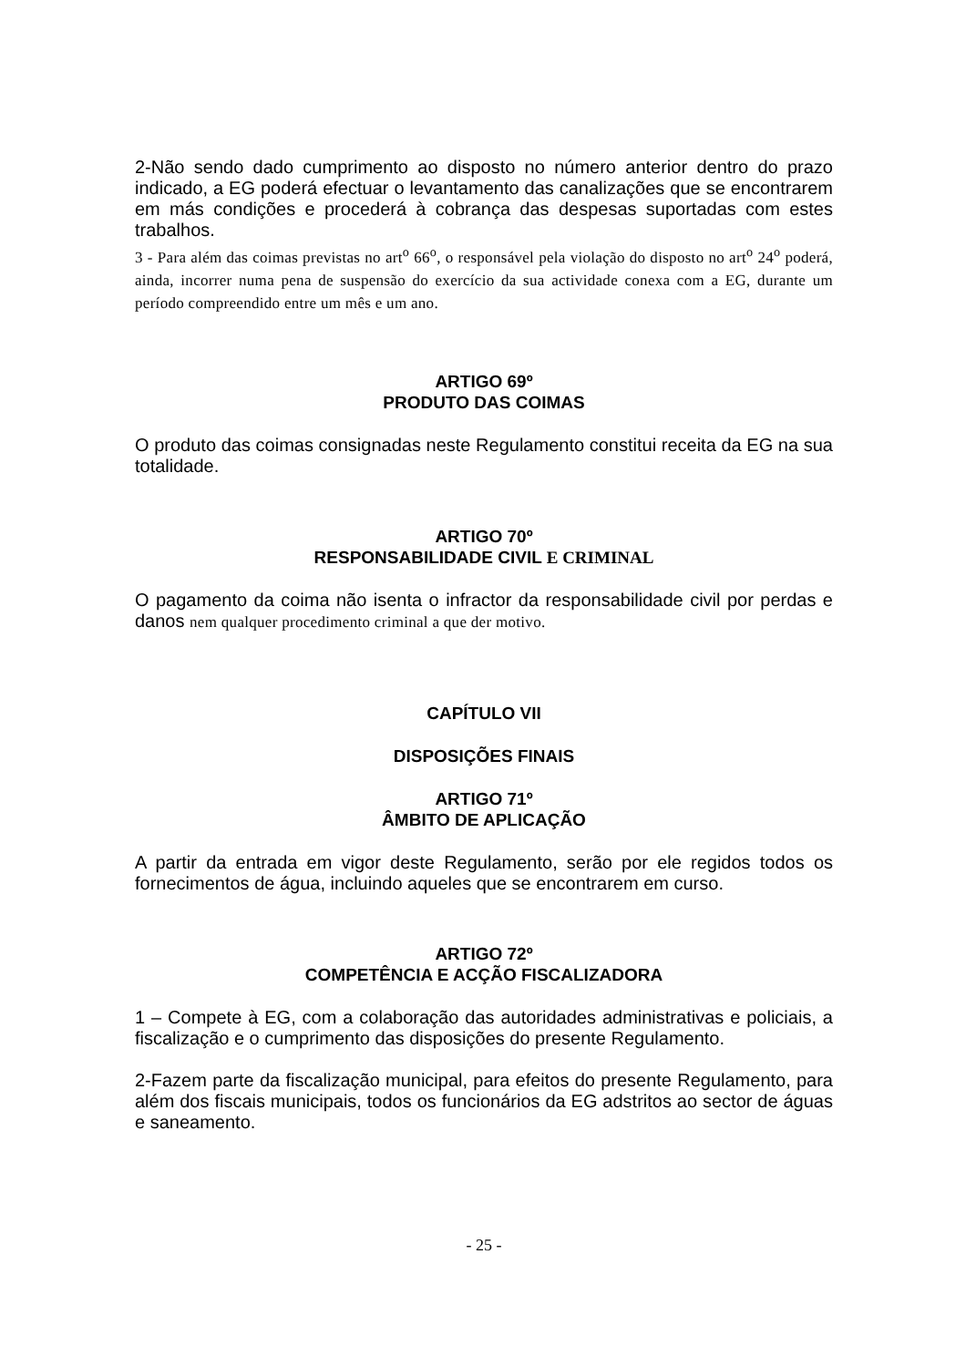2-Não sendo dado cumprimento ao disposto no número anterior dentro do prazo indicado, a EG poderá efectuar o levantamento das canalizações que se encontrarem em más condições e procederá à cobrança das despesas suportadas com estes trabalhos.
3 - Para além das coimas previstas no art<sup>o</sup> 66<sup>o</sup>, o responsável pela violação do disposto no art<sup>o</sup> 24<sup>o</sup> poderá, ainda, incorrer numa pena de suspensão do exercício da sua actividade conexa com a EG, durante um período compreendido entre um mês e um ano.
ARTIGO 69º
PRODUTO DAS COIMAS
O produto das coimas consignadas neste Regulamento constitui receita da EG na sua totalidade.
ARTIGO 70º
RESPONSABILIDADE CIVIL E CRIMINAL
O pagamento da coima não isenta o infractor da responsabilidade civil por perdas e danos nem qualquer procedimento criminal a que der motivo.
CAPÍTULO VII
DISPOSIÇÕES FINAIS
ARTIGO 71º
ÂMBITO DE APLICAÇÃO
A partir da entrada em vigor deste Regulamento, serão por ele regidos todos os fornecimentos de água, incluindo aqueles que se encontrarem em curso.
ARTIGO 72º
COMPETÊNCIA E ACÇÃO FISCALIZADORA
1 – Compete à EG, com a colaboração das autoridades administrativas e policiais, a fiscalização e o cumprimento das disposições do presente Regulamento.
2-Fazem parte da fiscalização municipal, para efeitos do presente Regulamento, para além dos fiscais municipais, todos os funcionários da EG adstritos ao sector de águas e saneamento.
- 25 -